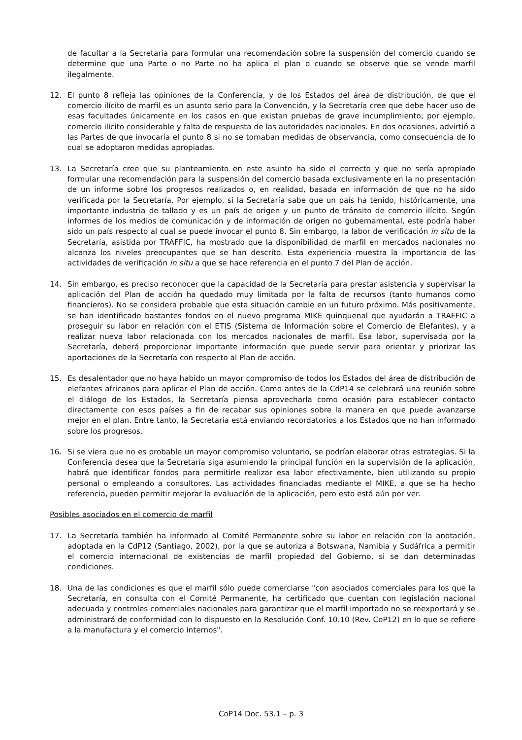de facultar a la Secretaría para formular una recomendación sobre la suspensión del comercio cuando se determine que una Parte o no Parte no ha aplica el plan o cuando se observe que se vende marfil ilegalmente.
12. El punto 8 refleja las opiniones de la Conferencia, y de los Estados del área de distribución, de que el comercio ilícito de marfil es un asunto serio para la Convención, y la Secretaría cree que debe hacer uso de esas facultades únicamente en los casos en que existan pruebas de grave incumplimiento; por ejemplo, comercio ilícito considerable y falta de respuesta de las autoridades nacionales. En dos ocasiones, advirtió a las Partes de que invocaría el punto 8 si no se tomaban medidas de observancia, como consecuencia de lo cual se adoptaron medidas apropiadas.
13. La Secretaría cree que su planteamiento en este asunto ha sido el correcto y que no sería apropiado formular una recomendación para la suspensión del comercio basada exclusivamente en la no presentación de un informe sobre los progresos realizados o, en realidad, basada en información de que no ha sido verificada por la Secretaría. Por ejemplo, si la Secretaría sabe que un país ha tenido, históricamente, una importante industria de tallado y es un país de origen y un punto de tránsito de comercio ilícito. Según informes de los medios de comunicación y de información de origen no gubernamental, este podría haber sido un país respecto al cual se puede invocar el punto 8. Sin embargo, la labor de verificación in situ de la Secretaría, asistida por TRAFFIC, ha mostrado que la disponibilidad de marfil en mercados nacionales no alcanza los niveles preocupantes que se han descrito. Esta experiencia muestra la importancia de las actividades de verificación in situ a que se hace referencia en el punto 7 del Plan de acción.
14. Sin embargo, es preciso reconocer que la capacidad de la Secretaría para prestar asistencia y supervisar la aplicación del Plan de acción ha quedado muy limitada por la falta de recursos (tanto humanos como financieros). No se considera probable que esta situación cambie en un futuro próximo. Más positivamente, se han identificado bastantes fondos en el nuevo programa MIKE quinquenal que ayudarán a TRAFFIC a proseguir su labor en relación con el ETIS (Sistema de Información sobre el Comercio de Elefantes), y a realizar nueva labor relacionada con los mercados nacionales de marfil. Esa labor, supervisada por la Secretaría, deberá proporcionar importante información que puede servir para orientar y priorizar las aportaciones de la Secretaría con respecto al Plan de acción.
15. Es desalentador que no haya habido un mayor compromiso de todos los Estados del área de distribución de elefantes africanos para aplicar el Plan de acción. Como antes de la CdP14 se celebrará una reunión sobre el diálogo de los Estados, la Secretaría piensa aprovecharla como ocasión para establecer contacto directamente con esos países a fin de recabar sus opiniones sobre la manera en que puede avanzarse mejor en el plan. Entre tanto, la Secretaría está enviando recordatorios a los Estados que no han informado sobre los progresos.
16. Si se viera que no es probable un mayor compromiso voluntario, se podrían elaborar otras estrategias. Si la Conferencia desea que la Secretaría siga asumiendo la principal función en la supervisión de la aplicación, habrá que identificar fondos para permitirle realizar esa labor efectivamente, bien utilizando su propio personal o empleando a consultores. Las actividades financiadas mediante el MIKE, a que se ha hecho referencia, pueden permitir mejorar la evaluación de la aplicación, pero esto está aún por ver.
Posibles asociados en el comercio de marfil
17. La Secretaría también ha informado al Comité Permanente sobre su labor en relación con la anotación, adoptada en la CdP12 (Santiago, 2002), por la que se autoriza a Botswana, Namibia y Sudáfrica a permitir el comercio internacional de existencias de marfil propiedad del Gobierno, si se dan determinadas condiciones.
18. Una de las condiciones es que el marfil sólo puede comerciarse "con asociados comerciales para los que la Secretaría, en consulta con el Comité Permanente, ha certificado que cuentan con legislación nacional adecuada y controles comerciales nacionales para garantizar que el marfil importado no se reexportará y se administrará de conformidad con lo dispuesto en la Resolución Conf. 10.10 (Rev. CoP12) en lo que se refiere a la manufactura y el comercio internos".
CoP14 Doc. 53.1 – p. 3